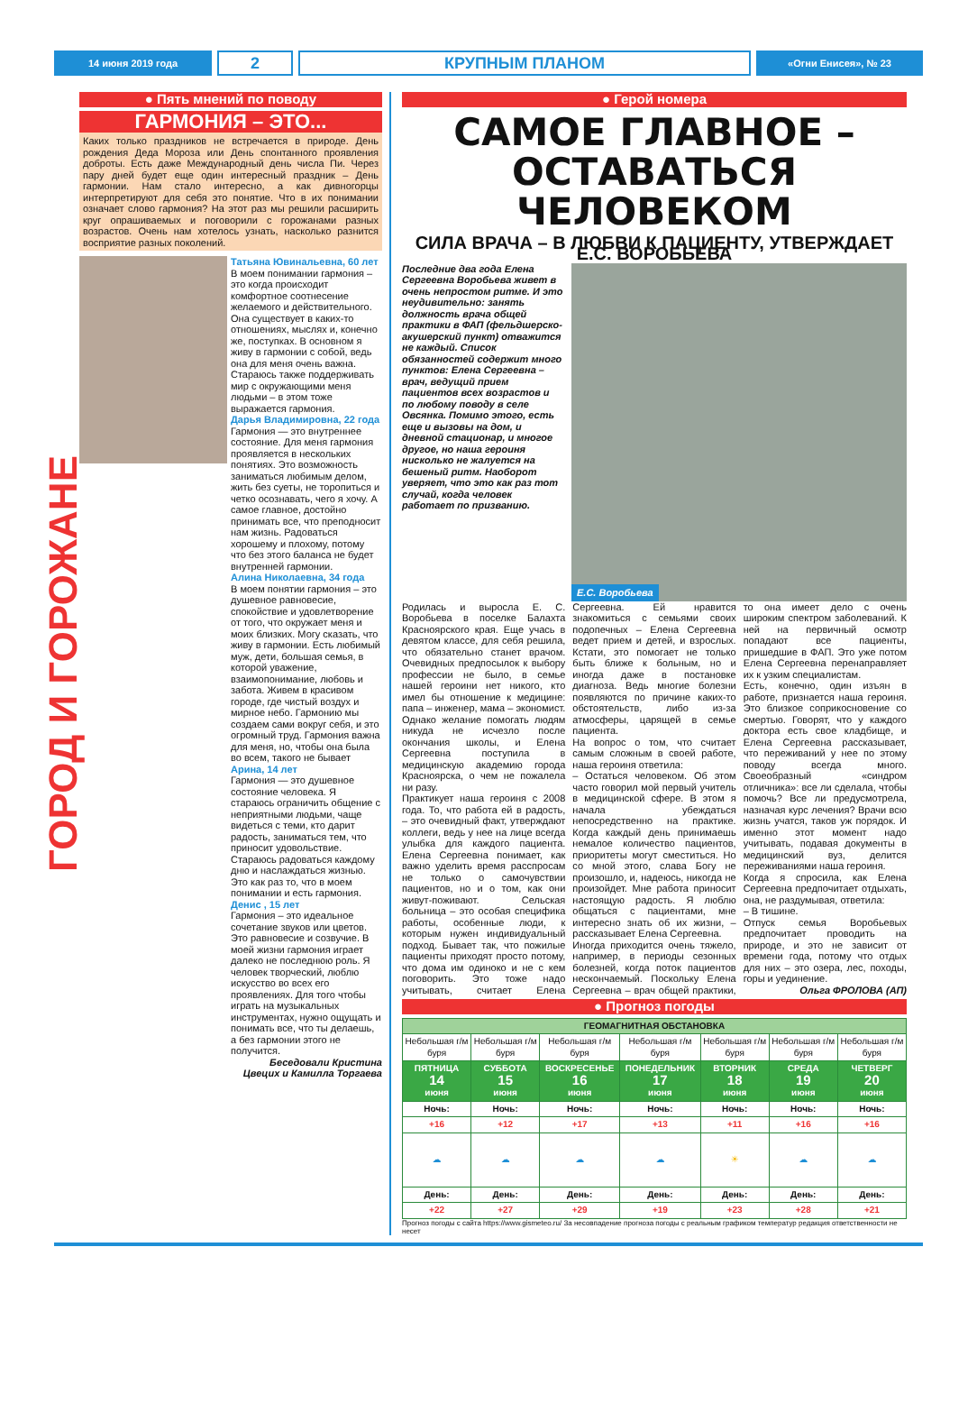14 июня 2019 года
2 КРУПНЫМ ПЛАНОМ
«Огни Енисея», № 23
ГОРОД И ГОРОЖАНЕ
● Пять мнений по поводу
ГАРМОНИЯ – ЭТО...
Каких только праздников не встречается в природе. День рождения Деда Мороза или День спонтанного проявления доброты. Есть даже Международный день числа Пи. Через пару дней будет еще один интересный праздник – День гармонии. Нам стало интересно, а как дивногорцы интерпретируют для себя это понятие. Что в их понимании означает слово гармония? На этот раз мы решили расширить круг опрашиваемых и поговорили с горожанами разных возрастов. Очень нам хотелось узнать, насколько разнится восприятие разных поколений.
Татьяна Ювинальевна, 60 лет
В моем понимании гармония – это когда происходит комфортное соотнесение желаемого и действительного. Она существует в каких-то отношениях, мыслях и, конечно же, поступках. В основном я живу в гармонии с собой, ведь она для меня очень важна. Стараюсь также поддерживать мир с окружающими меня людьми – в этом тоже выражается гармония.
Дарья Владимировна, 22 года
Гармония — это внутреннее состояние. Для меня гармония проявляется в нескольких понятиях. Это возможность заниматься любимым делом, жить без суеты, не торопиться и четко осознавать, чего я хочу. А самое главное, достойно принимать все, что преподносит нам жизнь. Радоваться хорошему и плохому, потому что без этого баланса не будет внутренней гармонии.
Алина Николаевна, 34 года
В моем понятии гармония – это душевное равновесие, спокойствие и удовлетворение от того, что окружает меня и моих близких. Могу сказать, что живу в гармонии. Есть любимый муж, дети, большая семья, в которой уважение, взаимопонимание, любовь и забота. Живем в красивом городе, где чистый воздух и мирное небо. Гармонию мы создаем сами вокруг себя, и это огромный труд. Гармония важна для меня, но, чтобы она была во всем, такого не бывает
Арина, 14 лет
Гармония — это душевное состояние человека. Я стараюсь ограничить общение с неприятными людьми, чаще видеться с теми, кто дарит радость, заниматься тем, что приносит удовольствие. Стараюсь радоваться каждому дню и наслаждаться жизнью. Это как раз то, что в моем понимании и есть гармония.
Денис , 15 лет
Гармония – это идеальное сочетание звуков или цветов. Это равновесие и созвучие. В моей жизни гармония играет далеко не последнюю роль. Я человек творческий, люблю искусство во всех его проявлениях. Для того чтобы играть на музыкальных инструментах, нужно ощущать и понимать все, что ты делаешь, а без гармонии этого не получится.
Беседовали Кристина Цвецих и Камилла Торгаева
● Герой номера
САМОЕ ГЛАВНОЕ – ОСТАВАТЬСЯ ЧЕЛОВЕКОМ
СИЛА ВРАЧА – В ЛЮБВИ К ПАЦИЕНТУ, УТВЕРЖДАЕТ Е.С. ВОРОБЬЕВА
Последние два года Елена Сергеевна Воробьева живет в очень непростом ритме. И это неудивительно: занять должность врача общей практики в ФАП (фельдшерско-акушерский пункт) отважится не каждый. Список обязанностей содержит много пунктов: Елена Сергеевна – врач, ведущий прием пациентов всех возрастов и по любому поводу в селе Овсянка. Помимо этого, есть еще и вызовы на дом, и дневной стационар, и многое другое, но наша героиня нисколько не жалуется на бешеный ритм. Наоборот уверяет, что это как раз тот случай, когда человек работает по призванию.
Е.С. Воробьева
Родилась и выросла Е. С. Воробьева в поселке Балахта Красноярского края. Еще учась в девятом классе, для себя решила, что обязательно станет врачом. Очевидных предпосылок к выбору профессии не было, в семье нашей героини нет никого, кто имел бы отношение к медицине: папа – инженер, мама – экономист. Однако желание помогать людям никуда не исчезло после окончания школы, и Елена Сергеевна поступила в медицинскую академию города Красноярска, о чем не пожалела ни разу.
Практикует наша героиня с 2008 года. То, что работа ей в радость, – это очевидный факт, утверждают коллеги, ведь у нее на лице всегда улыбка для каждого пациента. Елена Сергеевна понимает, как важно уделить время расспросам не только о самочувствии пациентов, но и о том, как они живут-поживают. Сельская больница – это особая специфика работы, особенные люди, к которым нужен индивидуальный подход. Бывает так, что пожилые пациенты приходят просто потому, что дома им одиноко и не с кем поговорить. Это тоже надо учитывать, считает Елена Сергеевна. Ей нравится знакомиться с семьями своих подопечных – Елена Сергеевна ведет прием и детей, и взрослых. Кстати, это помогает не только быть ближе к больным, но и иногда даже в постановке диагноза. Ведь многие болезни появляются по причине каких-то обстоятельств, либо из-за атмосферы, царящей в семье пациента.
На вопрос о том, что считает самым сложным в своей работе, наша героиня ответила:
– Остаться человеком. Об этом часто говорил мой первый учитель в медицинской сфере. В этом я начала убеждаться непосредственно на практике. Когда каждый день принимаешь немалое количество пациентов, приоритеты могут сместиться. Но со мной этого, слава Богу не произошло, и, надеюсь, никогда не произойдет. Мне работа приносит настоящую радость. Я люблю общаться с пациентами, мне интересно знать об их жизни, – рассказывает Елена Сергеевна.
Иногда приходится очень тяжело, например, в периоды сезонных болезней, когда поток пациентов нескончаемый. Поскольку Елена Сергеевна – врач общей практики, то она имеет дело с очень широким спектром заболеваний. К ней на первичный осмотр попадают все пациенты, пришедшие в ФАП. Это уже потом Елена Сергеевна перенаправляет их к узким специалистам.
Есть, конечно, один изъян в работе, признается наша героиня. Это близкое соприкосновение со смертью. Говорят, что у каждого доктора есть свое кладбище, и Елена Сергеевна рассказывает, что переживаний у нее по этому поводу всегда много. Своеобразный «синдром отличника»: все ли сделала, чтобы помочь? Все ли предусмотрела, назначая курс лечения? Врачи всю жизнь учатся, таков уж порядок. И именно этот момент надо учитывать, подавая документы в медицинский вуз, делится переживаниями наша героиня.
Когда я спросила, как Елена Сергеевна предпочитает отдыхать, она, не раздумывая, ответила:
– В тишине.
Отпуск семья Воробьевых предпочитает проводить на природе, и это не зависит от времени года, потому что отдых для них – это озера, лес, походы, горы и уединение.
Ольга ФРОЛОВА (АП)
● Прогноз погоды
| ГЕОМАГНИТНАЯ ОБСТАНОВКА | | | | | | |
| --- | --- | --- | --- | --- | --- | --- |
| Небольшая г/м буря | Небольшая г/м буря | Небольшая г/м буря | Небольшая г/м буря | Небольшая г/м буря | Небольшая г/м буря | Небольшая г/м буря |
| ПЯТНИЦА 14 июня | СУББОТА 15 июня | ВОСКРЕСЕНЬЕ 16 июня | ПОНЕДЕЛЬНИК 17 июня | ВТОРНИК 18 июня | СРЕДА 19 июня | ЧЕТВЕРГ 20 июня |
| Ночь: | Ночь: | Ночь: | Ночь: | Ночь: | Ночь: | Ночь: |
| +16 | +12 | +17 | +13 | +11 | +16 | +16 |
| ☁ | ☁ | ☁ | ☁ | ☀ | ☁ | ☁ |
| День: | День: | День: | День: | День: | День: | День: |
| +22 | +27 | +29 | +19 | +23 | +28 | +21 |
Прогноз погоды с сайта https://www.gismeteo.ru/ За несовпадение прогноза погоды с реальным графиком температур редакция ответственности не несет